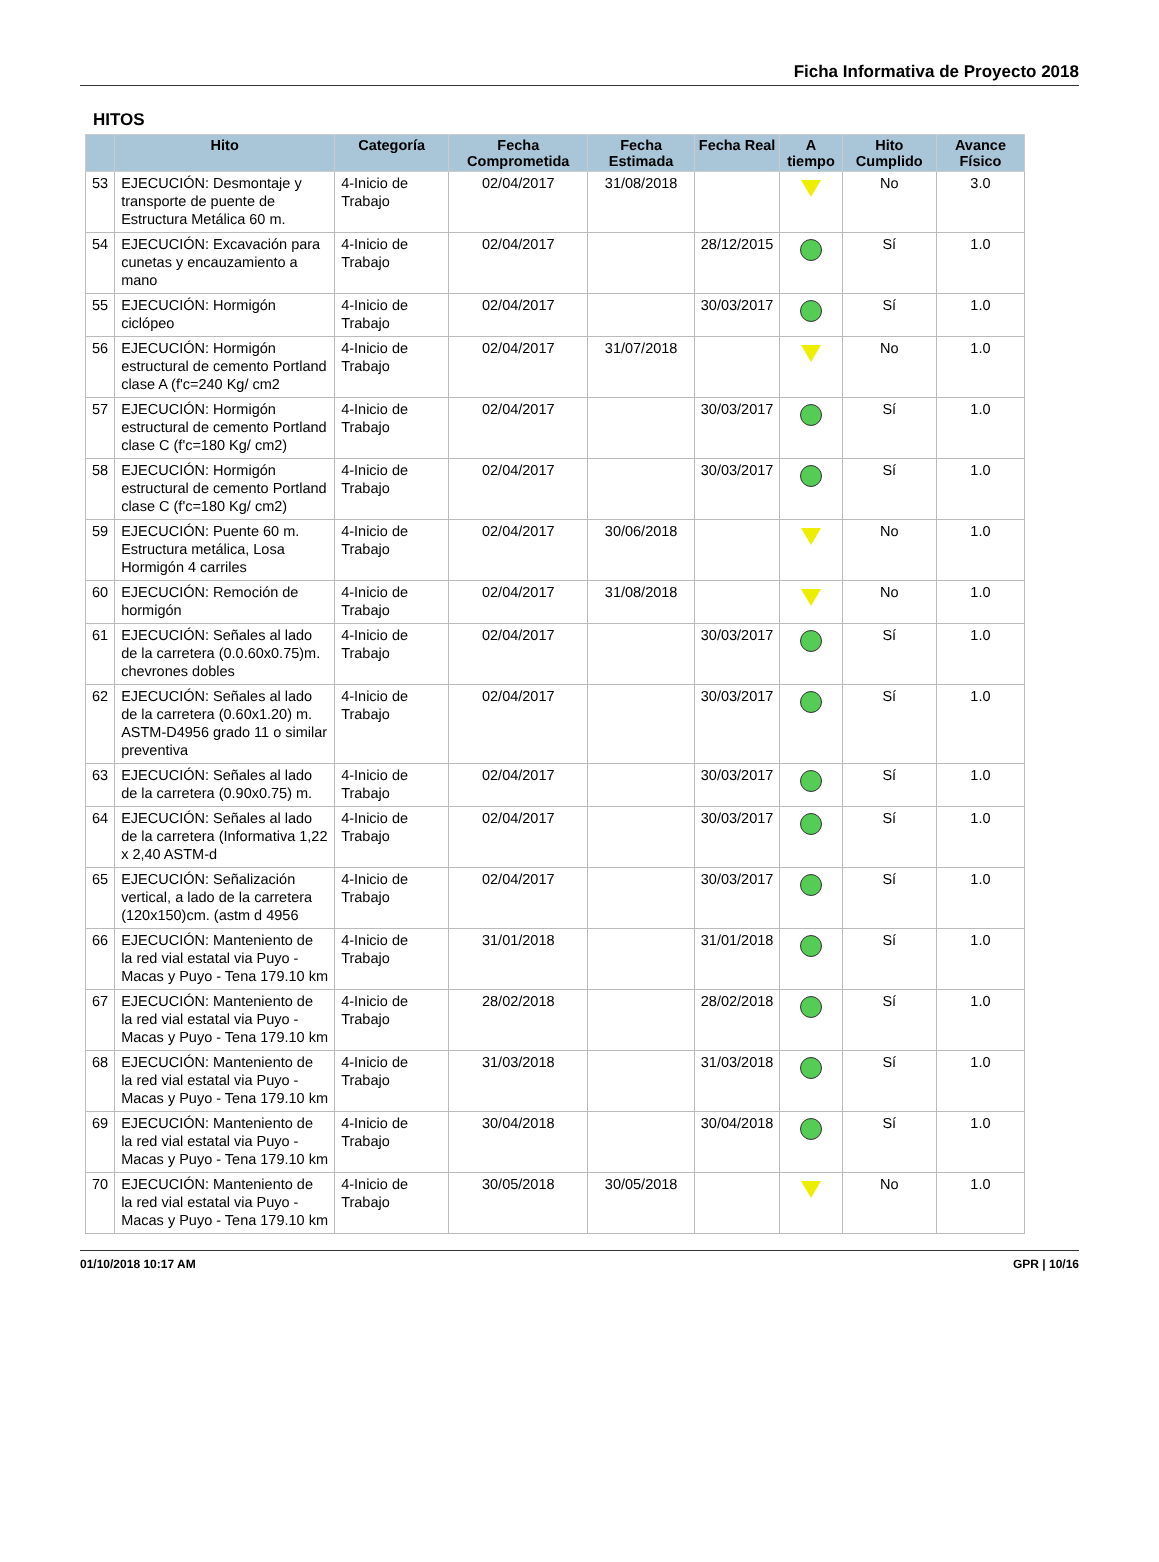Ficha Informativa de Proyecto 2018
HITOS
| | Hito | Categoría | Fecha Comprometida | Fecha Estimada | Fecha Real | A tiempo | Hito Cumplido | Avance Físico |
| --- | --- | --- | --- | --- | --- | --- | --- | --- |
| 53 | EJECUCIÓN: Desmontaje y transporte de puente de Estructura Metálica 60 m. | 4-Inicio de Trabajo | 02/04/2017 | 31/08/2018 | | | No | 3.0 |
| 54 | EJECUCIÓN: Excavación para cunetas y encauzamiento a mano | 4-Inicio de Trabajo | 02/04/2017 | | 28/12/2015 | | Sí | 1.0 |
| 55 | EJECUCIÓN: Hormigón ciclópeo | 4-Inicio de Trabajo | 02/04/2017 | | 30/03/2017 | | Sí | 1.0 |
| 56 | EJECUCIÓN: Hormigón estructural de cemento Portland clase A (f'c=240 Kg/ cm2 | 4-Inicio de Trabajo | 02/04/2017 | 31/07/2018 | | | No | 1.0 |
| 57 | EJECUCIÓN: Hormigón estructural de cemento Portland clase C (f'c=180 Kg/ cm2) | 4-Inicio de Trabajo | 02/04/2017 | | 30/03/2017 | | Sí | 1.0 |
| 58 | EJECUCIÓN: Hormigón estructural de cemento Portland clase C (f'c=180 Kg/ cm2) | 4-Inicio de Trabajo | 02/04/2017 | | 30/03/2017 | | Sí | 1.0 |
| 59 | EJECUCIÓN: Puente 60 m. Estructura metálica, Losa Hormigón 4 carriles | 4-Inicio de Trabajo | 02/04/2017 | 30/06/2018 | | | No | 1.0 |
| 60 | EJECUCIÓN: Remoción de hormigón | 4-Inicio de Trabajo | 02/04/2017 | 31/08/2018 | | | No | 1.0 |
| 61 | EJECUCIÓN: Señales al lado de la carretera (0.0.60x0.75)m. chevrones dobles | 4-Inicio de Trabajo | 02/04/2017 | | 30/03/2017 | | Sí | 1.0 |
| 62 | EJECUCIÓN: Señales al lado de la carretera (0.60x1.20) m. ASTM-D4956 grado 11 o similar preventiva | 4-Inicio de Trabajo | 02/04/2017 | | 30/03/2017 | | Sí | 1.0 |
| 63 | EJECUCIÓN: Señales al lado de la carretera (0.90x0.75) m. | 4-Inicio de Trabajo | 02/04/2017 | | 30/03/2017 | | Sí | 1.0 |
| 64 | EJECUCIÓN: Señales al lado de la carretera (Informativa 1,22 x 2,40 ASTM-d | 4-Inicio de Trabajo | 02/04/2017 | | 30/03/2017 | | Sí | 1.0 |
| 65 | EJECUCIÓN: Señalización vertical, a lado de la carretera (120x150)cm. (astm d 4956 | 4-Inicio de Trabajo | 02/04/2017 | | 30/03/2017 | | Sí | 1.0 |
| 66 | EJECUCIÓN: Manteniento de la red vial estatal via Puyo - Macas y Puyo - Tena 179.10 km | 4-Inicio de Trabajo | 31/01/2018 | | 31/01/2018 | | Sí | 1.0 |
| 67 | EJECUCIÓN: Manteniento de la red vial estatal via Puyo - Macas y Puyo - Tena 179.10 km | 4-Inicio de Trabajo | 28/02/2018 | | 28/02/2018 | | Sí | 1.0 |
| 68 | EJECUCIÓN: Manteniento de la red vial estatal via Puyo - Macas y Puyo - Tena 179.10 km | 4-Inicio de Trabajo | 31/03/2018 | | 31/03/2018 | | Sí | 1.0 |
| 69 | EJECUCIÓN: Manteniento de la red vial estatal via Puyo - Macas y Puyo - Tena 179.10 km | 4-Inicio de Trabajo | 30/04/2018 | | 30/04/2018 | | Sí | 1.0 |
| 70 | EJECUCIÓN: Manteniento de la red vial estatal via Puyo - Macas y Puyo - Tena 179.10 km | 4-Inicio de Trabajo | 30/05/2018 | 30/05/2018 | | | No | 1.0 |
01/10/2018 10:17 AM GPR | 10/16